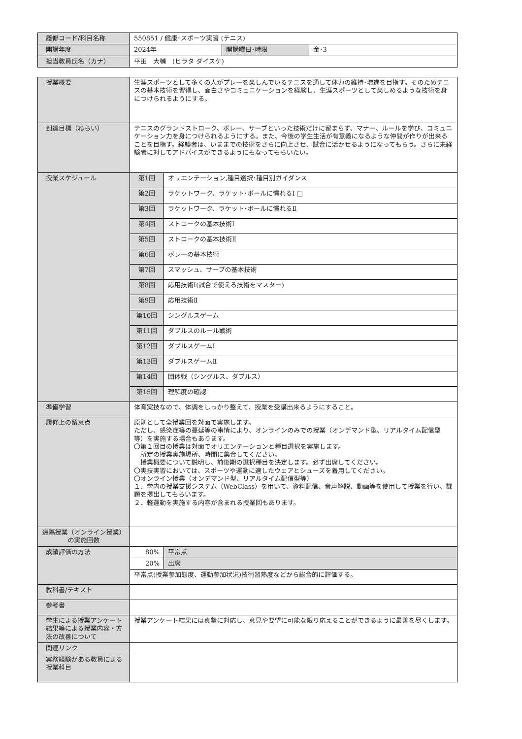| 履修コード/科目名称 | 550851 / 健康･スポーツ実習 (テニス) | | |
| 開講年度 | 2024年 | 開講曜日･時限 | 金･3 |
| 担当教員氏名（カナ） | 平田 大輔 (ヒラタ ダイスケ) | | |
| 授業概要 | 生涯スポーツとして多くの人がプレーを楽しんでいるテニスを通して体力の維持･増進を目指す。そのためテニスの基本技術を習得し、面白さやコミュニケーションを経験し、生涯スポーツとして楽しめるような技術を身につけられるようにする。 | |
| 到達目標（ねらい） | テニスのグランドストローク、ボレー、サーブといった技術だけに留まらず、マナー、ルールを学び、コミュニケーション力を身につけられるようにする。また、今後の学生生活が有意義になるような仲間が作りが出来ることを目指す。経験者は、いままでの技術をさらに向上させ、試合に活かせるようになってもらう。さらに未経験者に対してアドバイスができるようにもなってもらいたい。 | |
| 授業スケジュール | 第1回 | オリエンテーション,種目選択･種目別ガイダンス |
| | 第2回 | ラケットワーク、ラケット･ボールに慣れるⅠ □ |
| | 第3回 | ラケットワーク、ラケット･ボールに慣れるⅡ |
| | 第4回 | ストロークの基本技術Ⅰ |
| | 第5回 | ストロークの基本技術Ⅱ |
| | 第6回 | ボレーの基本技術 |
| | 第7回 | スマッシュ、サーブの基本技術 |
| | 第8回 | 応用技術Ⅰ(試合で使える技術をマスター) |
| | 第9回 | 応用技術Ⅱ |
| | 第10回 | シングルスゲーム |
| | 第11回 | ダブルスのルール戦術 |
| | 第12回 | ダブルスゲームⅠ |
| | 第13回 | ダブルスゲームⅡ |
| | 第14回 | 団体戦（シングルス、ダブルス） |
| | 第15回 | 理解度の確認 |
| 準備学習 | 体育実技なので、体調をしっかり整えて、授業を受講出来るようにすること。 | |
| 履修上の留意点 | 原則として全授業回を対面で実施します。 ただし、感染症等の蔓延等の事情により、オンラインのみでの授業（オンデマンド型、リアルタイム配信型等）を実施する場合もあります。 〇第１回目の授業は対面でオリエンテーションと種目選択を実施します。 所定の授業実施場所、時間に集合してください。 授業概要について説明し、前後期の選択種目を決定します。必ず出席してください。 〇実技実習においては、スポーツや運動に適したウェアとシューズを着用してください。 〇オンライン授業（オンデマンド型、リアルタイム配信型等） １．学内の授業支援システム（WebClass）を用いて、資料配信、音声解説、動画等を使用して授業を行い、課題を提出してもらいます。 ２．軽運動を実施する内容が含まれる授業回もあります。 | |
| 遠隔授業（オンライン授業）の実施回数 | | |
| 成績評価の方法 | 80% | 平常点 |
| | 20% | 出席 |
| | 平常点(授業参加態度、運動参加状況)技術習熟度などから総合的に評価する。 | |
| 教科書/テキスト | | |
| 参考書 | | |
| 学生による授業アンケート結果等による授業内容・方法の改善について | 授業アンケート結果には真摯に対応し、意見や要望に可能な限り応えることができるように最善を尽くします。 | |
| 関連リンク | | |
| 実務経験がある教員による授業科目 | | |